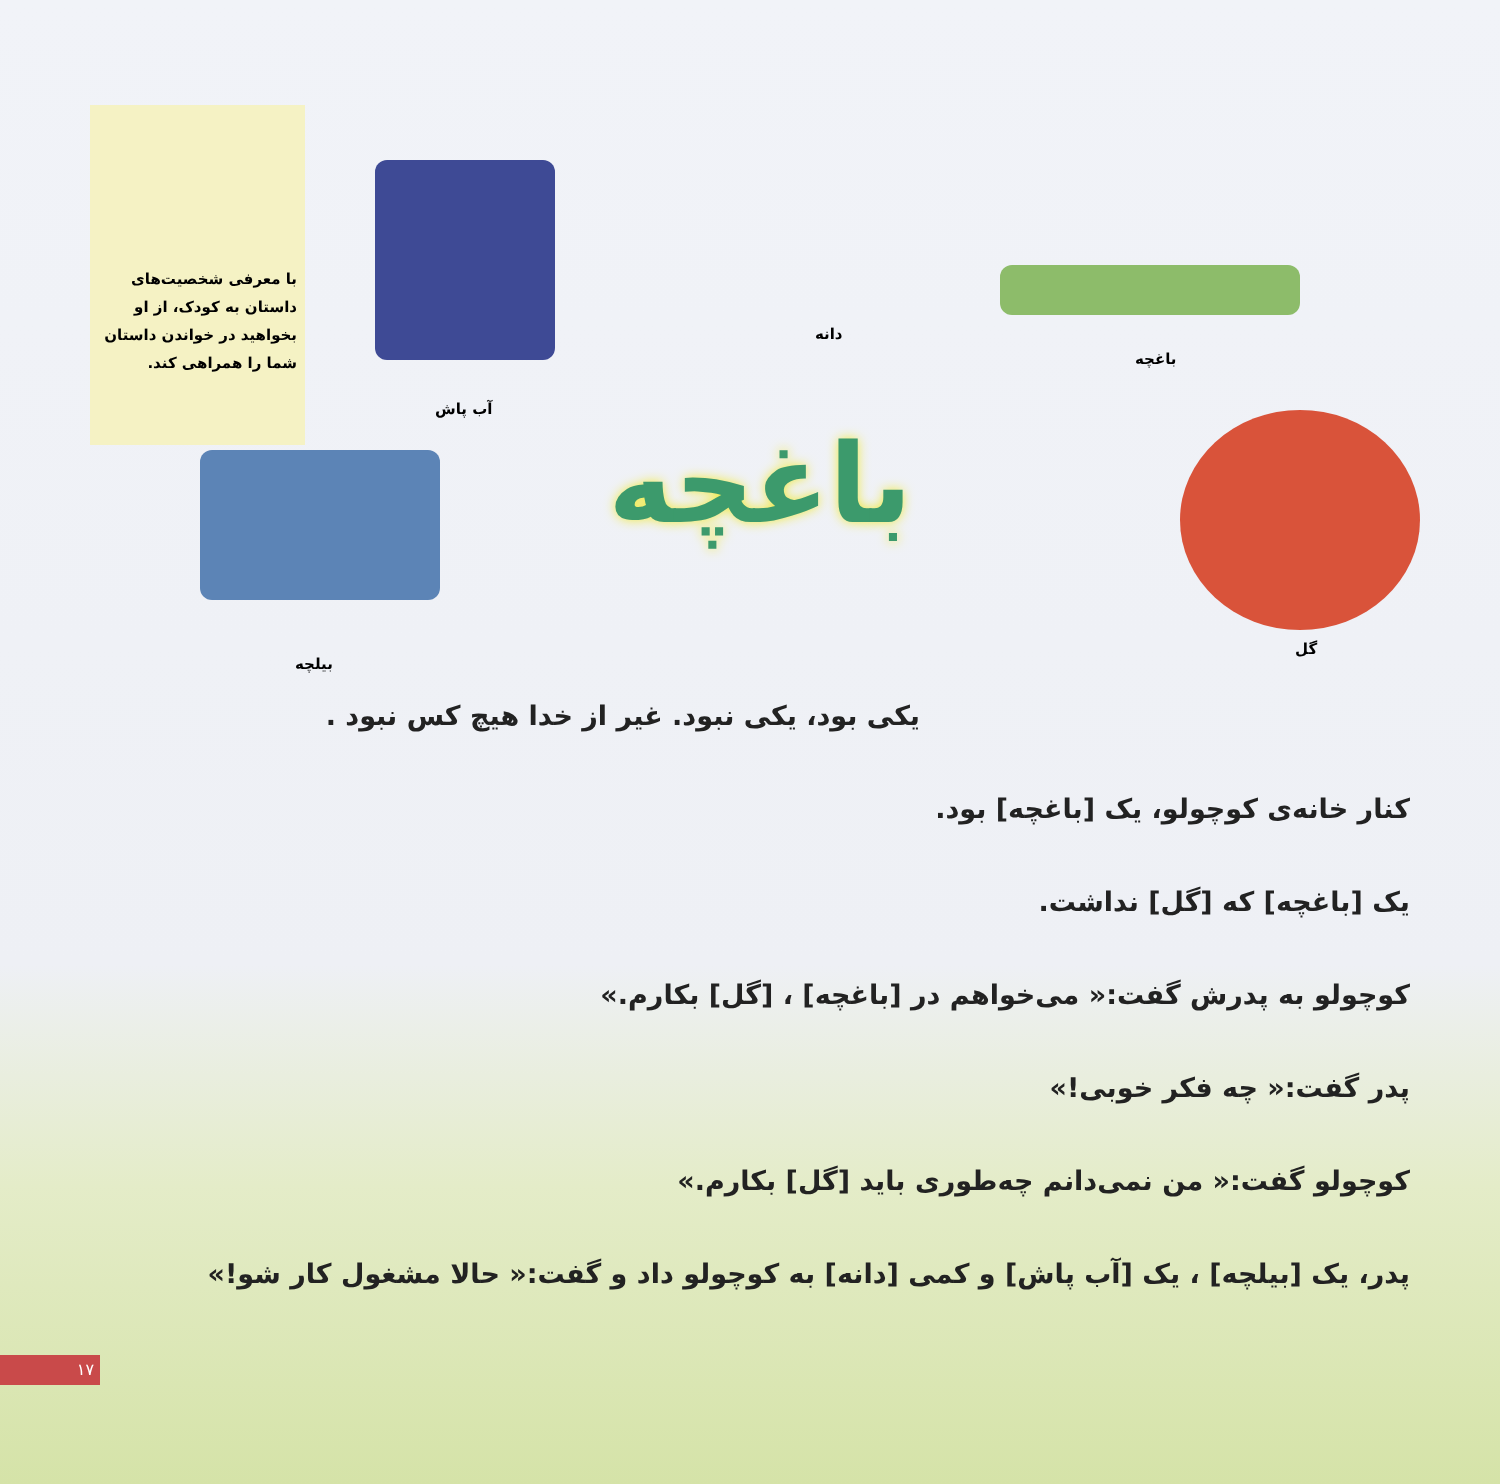با معرفی شخصیت‌های داستان به کودک، از او بخواهید در خواندن داستان شما را همراهی کند.
آب پاش
دانه
باغچه
گل
بیلچه
باغچه
یکی بود، یکی نبود. غیر از خدا هیچ کس نبود .
کنار خانه‌ی کوچولو، یک [باغچه] بود.
یک [باغچه] که [گل] نداشت.
کوچولو به پدرش گفت:« می‌خواهم در [باغچه] ، [گل] بکارم.»
پدر گفت:« چه فکر خوبی!»
کوچولو گفت:« من نمی‌دانم چه‌طوری باید [گل] بکارم.»
پدر، یک [بیلچه] ، یک [آب پاش] و کمی [دانه] به کوچولو داد و گفت:« حالا مشغول کار شو!»
۱۷